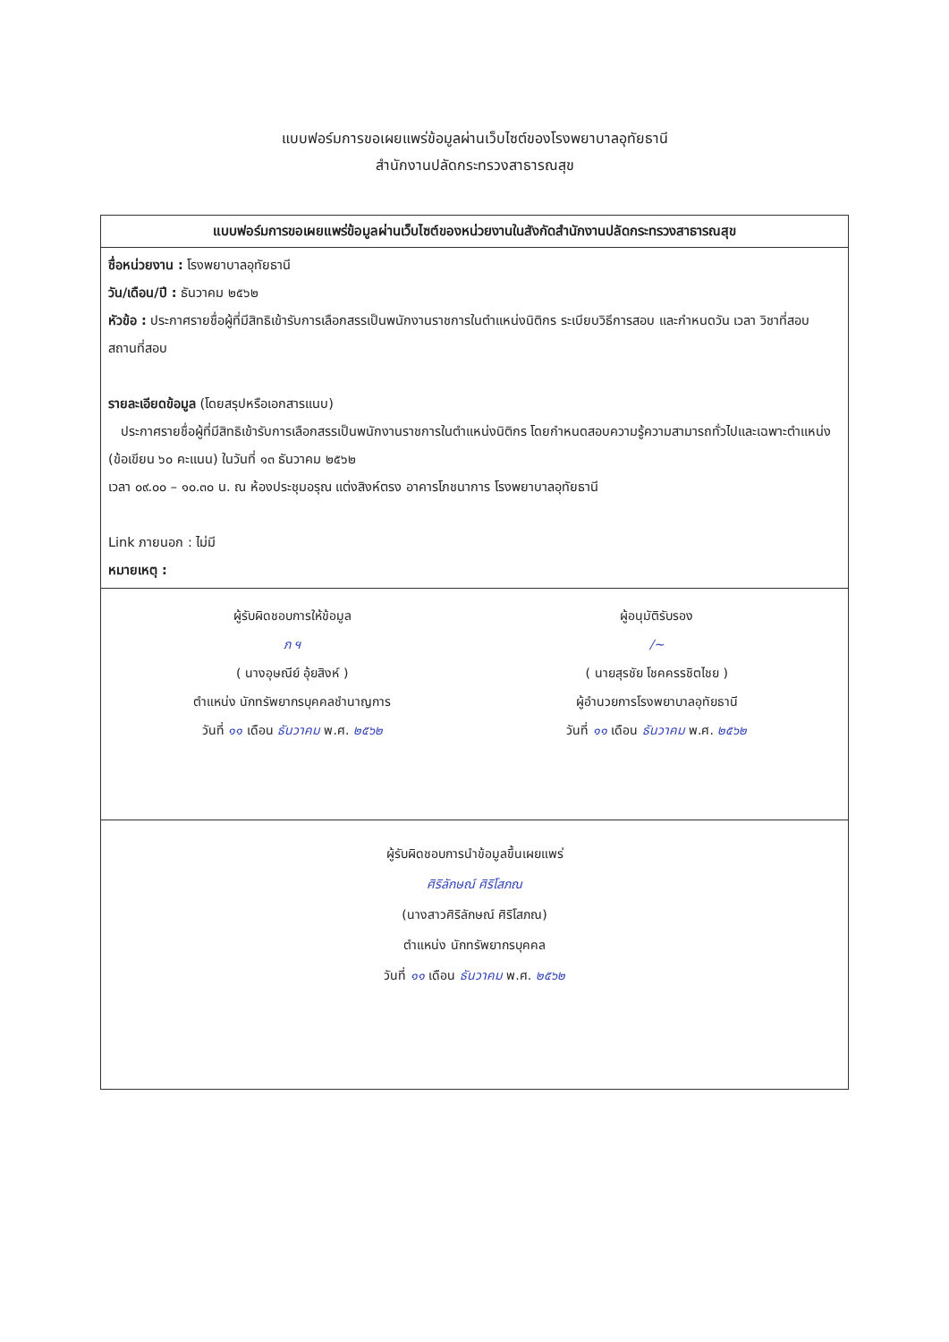แบบฟอร์มการขอเผยแพร่ข้อมูลผ่านเว็บไซต์ของโรงพยาบาลอุทัยธานี
สำนักงานปลัดกระทรวงสาธารณสุข
แบบฟอร์มการขอเผยแพร่ข้อมูลผ่านเว็บไซต์ของหน่วยงานในสังกัดสำนักงานปลัดกระทรวงสาธารณสุข
ชื่อหน่วยงาน : โรงพยาบาลอุทัยธานี
วัน/เดือน/ปี : ธันวาคม ๒๕๖๒
หัวข้อ : ประกาศรายชื่อผู้ที่มีสิทธิเข้ารับการเลือกสรรเป็นพนักงานราชการในตำแหน่งนิติกร ระเบียบวิธีการสอบ และกำหนดวัน เวลา วิชาที่สอบ สถานที่สอบ
รายละเอียดข้อมูล (โดยสรุปหรือเอกสารแนบ)
ประกาศรายชื่อผู้ที่มีสิทธิเข้ารับการเลือกสรรเป็นพนักงานราชการในตำแหน่งนิติกร โดยกำหนดสอบความรู้ความสามารถทั่วไปและเฉพาะตำแหน่ง (ข้อเขียน ๖๐ คะแนน) ในวันที่ ๑๓ ธันวาคม ๒๕๖๒
เวลา ๐๙.๐๐ – ๑๐.๓๐ น. ณ ห้องประชุมอรุณ แต่งสิงห์ตรง อาคารโภชนาการ โรงพยาบาลอุทัยธานี
Link ภายนอก : ไม่มี
หมายเหตุ :
ผู้รับผิดชอบการให้ข้อมูล
ภ ฯ
( นางอุษณีย์ อุ้ยสิงห์ )
ตำแหน่ง นักทรัพยากรบุคคลชำนาญการ
วันที่ ๑๑ เดือน ธันวาคม พ.ศ. ๒๕๖๒
ผู้อนุมัติรับรอง
/~
( นายสุรชัย โชคครรชิตไชย )
ผู้อำนวยการโรงพยาบาลอุทัยธานี
วันที่ ๑๑ เดือน ธันวาคม พ.ศ. ๒๕๖๒
ผู้รับผิดชอบการนำข้อมูลขึ้นเผยแพร่
ศิริลักษณ์ ศิริโสภณ
(นางสาวศิริลักษณ์ ศิริโสภณ)
ตำแหน่ง นักทรัพยากรบุคคล
วันที่ ๑๑ เดือน ธันวาคม พ.ศ. ๒๕๖๒